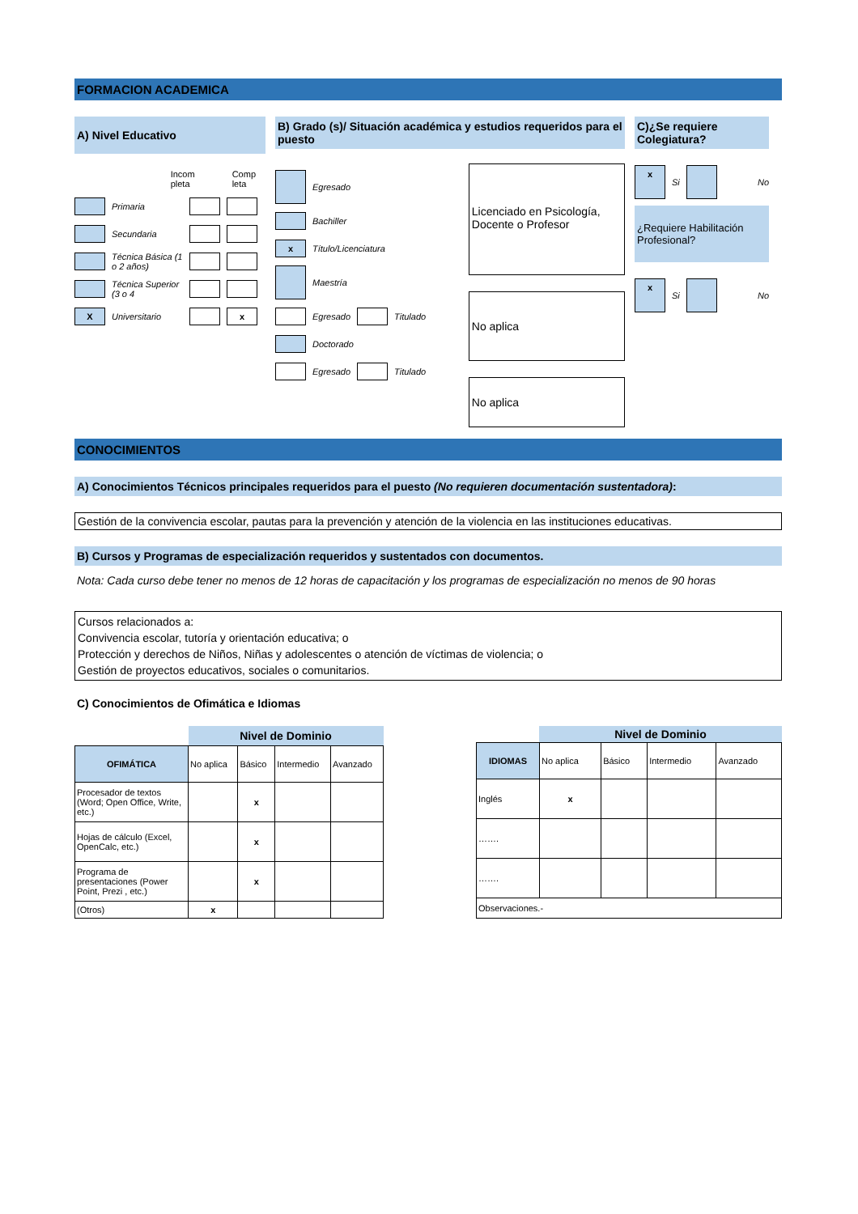FORMACION ACADEMICA
A) Nivel Educativo
Incom
pleta Comp
leta
Primaria
Secundaria
Técnica Básica (1 o 2 años)
Técnica Superior (3 o 4
X Universitario x
B) Grado (s)/ Situación académica y estudios requeridos para el puesto
Egresado
Bachiller
x Título/Licenciatura
Maestría
Egresado Titulado
Doctorado
Egresado Titulado
Licenciado en Psicología, Docente o Profesor
No aplica
No aplica
C)¿Se requiere Colegiatura?
x Si No
¿Requiere Habilitación Profesional?
x Si No
CONOCIMIENTOS
A) Conocimientos Técnicos principales requeridos para el puesto (No requieren documentación sustentadora):
Gestión de la convivencia escolar, pautas para la prevención y atención de la violencia en las instituciones educativas.
B) Cursos y Programas de especialización requeridos y sustentados con documentos.
Nota: Cada curso debe tener no menos de 12 horas de capacitación y los programas de especialización no menos de 90 horas
Cursos relacionados a:
Convivencia escolar, tutoría y orientación educativa; o
Protección y derechos de Niños, Niñas y adolescentes o atención de víctimas de violencia; o
Gestión de proyectos educativos, sociales o comunitarios.
C) Conocimientos de Ofimática e Idiomas
| | Nivel de Dominio | | | |
| OFIMÁTICA | No aplica | Básico | Intermedio | Avanzado |
| Procesador de textos (Word; Open Office, Write, etc.) | | x | | |
| Hojas de cálculo (Excel, OpenCalc, etc.) | | x | | |
| Programa de presentaciones (Power Point, Prezi , etc.) | | x | | |
| (Otros) | x | | | |
| | Nivel de Dominio | | | |
| IDIOMAS | No aplica | Básico | Intermedio | Avanzado |
| Inglés | x | | | |
| ……. | | | | |
| ……. | | | | |
| Observaciones.- | | | | |